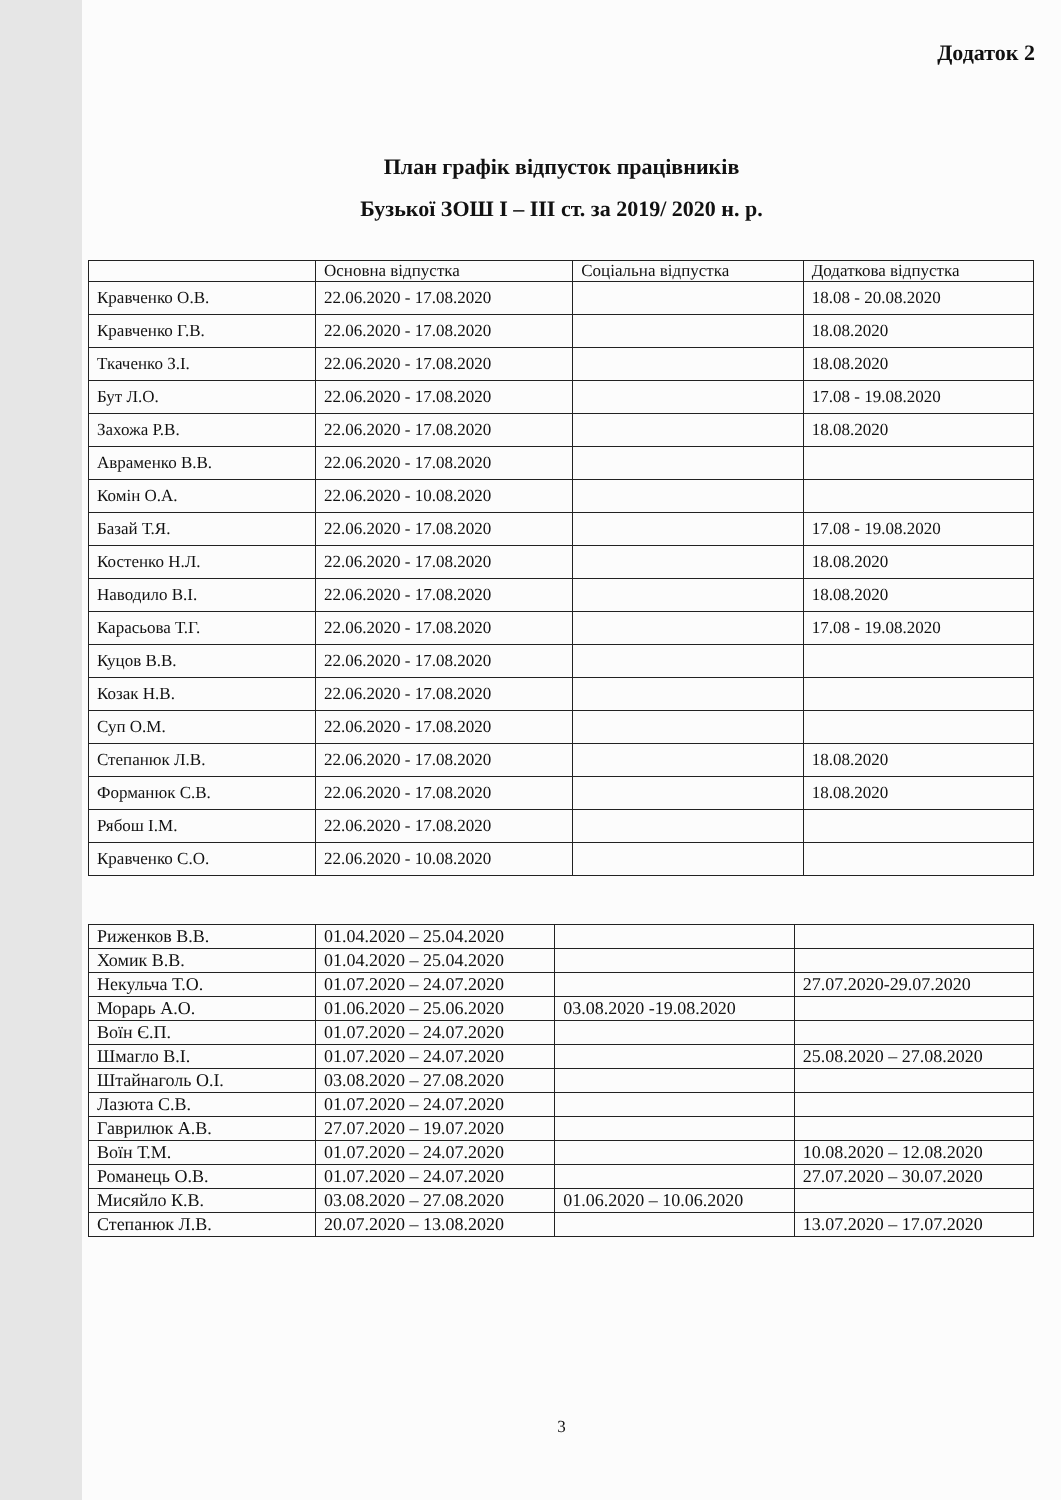Додаток 2
План графік відпусток працівників
Бузької ЗОШ І – ІІІ ст. за 2019/ 2020 н. р.
| | Основна відпустка | Соціальна відпустка | Додаткова відпустка |
| --- | --- | --- | --- |
| Кравченко О.В. | 22.06.2020 - 17.08.2020 | | 18.08 - 20.08.2020 |
| Кравченко Г.В. | 22.06.2020 - 17.08.2020 | | 18.08.2020 |
| Ткаченко З.І. | 22.06.2020 - 17.08.2020 | | 18.08.2020 |
| Бут Л.О. | 22.06.2020 - 17.08.2020 | | 17.08 - 19.08.2020 |
| Захожа Р.В. | 22.06.2020 - 17.08.2020 | | 18.08.2020 |
| Авраменко В.В. | 22.06.2020 - 17.08.2020 | | |
| Комін О.А. | 22.06.2020 - 10.08.2020 | | |
| Базай Т.Я. | 22.06.2020 - 17.08.2020 | | 17.08 - 19.08.2020 |
| Костенко Н.Л. | 22.06.2020 - 17.08.2020 | | 18.08.2020 |
| Наводило В.І. | 22.06.2020 - 17.08.2020 | | 18.08.2020 |
| Карасьова Т.Г. | 22.06.2020 - 17.08.2020 | | 17.08 - 19.08.2020 |
| Куцов В.В. | 22.06.2020 - 17.08.2020 | | |
| Козак Н.В. | 22.06.2020 - 17.08.2020 | | |
| Суп О.М. | 22.06.2020 - 17.08.2020 | | |
| Степанюк Л.В. | 22.06.2020 - 17.08.2020 | | 18.08.2020 |
| Форманюк С.В. | 22.06.2020 - 17.08.2020 | | 18.08.2020 |
| Рябош І.М. | 22.06.2020 - 17.08.2020 | | |
| Кравченко С.О. | 22.06.2020 - 10.08.2020 | | |
| Риженков В.В. | 01.04.2020 – 25.04.2020 | | |
| Хомик В.В. | 01.04.2020 – 25.04.2020 | | |
| Некульча Т.О. | 01.07.2020 – 24.07.2020 | | 27.07.2020-29.07.2020 |
| Морарь А.О. | 01.06.2020 – 25.06.2020 | 03.08.2020 -19.08.2020 | |
| Воїн Є.П. | 01.07.2020 – 24.07.2020 | | |
| Шмагло В.І. | 01.07.2020 – 24.07.2020 | | 25.08.2020 – 27.08.2020 |
| Штайнаголь О.І. | 03.08.2020 – 27.08.2020 | | |
| Лазюта С.В. | 01.07.2020 – 24.07.2020 | | |
| Гаврилюк А.В. | 27.07.2020 – 19.07.2020 | | |
| Воїн Т.М. | 01.07.2020 – 24.07.2020 | | 10.08.2020 – 12.08.2020 |
| Романець О.В. | 01.07.2020 – 24.07.2020 | | 27.07.2020 – 30.07.2020 |
| Мисяйло К.В. | 03.08.2020 – 27.08.2020 | 01.06.2020 – 10.06.2020 | |
| Степанюк Л.В. | 20.07.2020 – 13.08.2020 | | 13.07.2020 – 17.07.2020 |
3